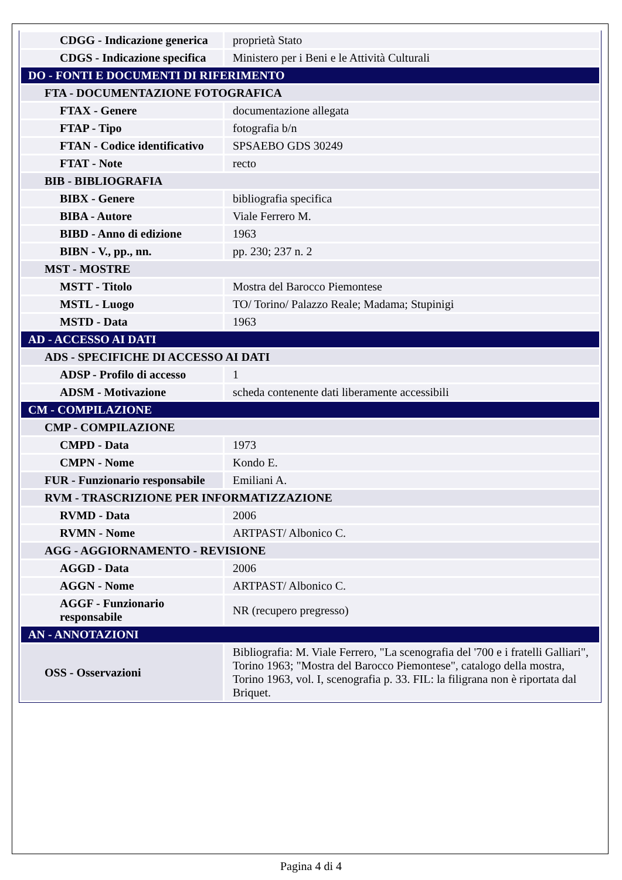| CDGG - Indicazione generica | proprietà Stato |
| CDGS - Indicazione specifica | Ministero per i Beni e le Attività Culturali |
| DO - FONTI E DOCUMENTI DI RIFERIMENTO | |
| FTA - DOCUMENTAZIONE FOTOGRAFICA | |
| FTAX - Genere | documentazione allegata |
| FTAP - Tipo | fotografia b/n |
| FTAN - Codice identificativo | SPSAEBO GDS 30249 |
| FTAT - Note | recto |
| BIB - BIBLIOGRAFIA | |
| BIBX - Genere | bibliografia specifica |
| BIBA - Autore | Viale Ferrero M. |
| BIBD - Anno di edizione | 1963 |
| BIBN - V., pp., nn. | pp. 230; 237 n. 2 |
| MST - MOSTRE | |
| MSTT - Titolo | Mostra del Barocco Piemontese |
| MSTL - Luogo | TO/ Torino/ Palazzo Reale; Madama; Stupinigi |
| MSTD - Data | 1963 |
| AD - ACCESSO AI DATI | |
| ADS - SPECIFICHE DI ACCESSO AI DATI | |
| ADSP - Profilo di accesso | 1 |
| ADSM - Motivazione | scheda contenente dati liberamente accessibili |
| CM - COMPILAZIONE | |
| CMP - COMPILAZIONE | |
| CMPD - Data | 1973 |
| CMPN - Nome | Kondo E. |
| FUR - Funzionario responsabile | Emiliani A. |
| RVM - TRASCRIZIONE PER INFORMATIZZAZIONE | |
| RVMD - Data | 2006 |
| RVMN - Nome | ARTPAST/ Albonico C. |
| AGG - AGGIORNAMENTO - REVISIONE | |
| AGGD - Data | 2006 |
| AGGN - Nome | ARTPAST/ Albonico C. |
| AGGF - Funzionario responsabile | NR (recupero pregresso) |
| AN - ANNOTAZIONI | |
| OSS - Osservazioni | Bibliografia: M. Viale Ferrero, "La scenografia del '700 e i fratelli Galliari", Torino 1963; "Mostra del Barocco Piemontese", catalogo della mostra, Torino 1963, vol. I, scenografia p. 33. FIL: la filigrana non è riportata dal Briquet. |
Pagina 4 di 4